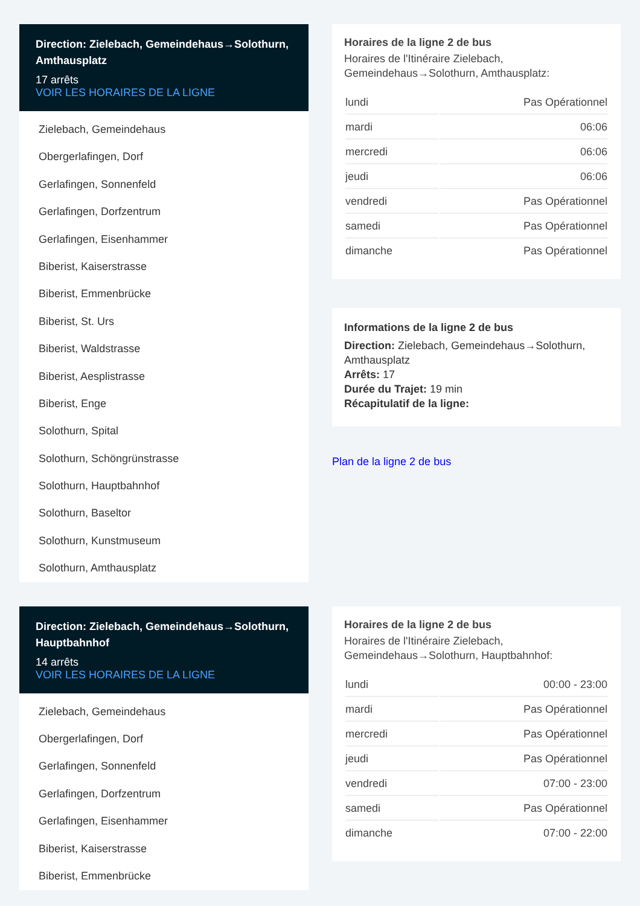Direction: Zielebach, Gemeindehaus→Solothurn, Amthausplatz
17 arrêts
VOIR LES HORAIRES DE LA LIGNE
Zielebach, Gemeindehaus
Obergerlafingen, Dorf
Gerlafingen, Sonnenfeld
Gerlafingen, Dorfzentrum
Gerlafingen, Eisenhammer
Biberist, Kaiserstrasse
Biberist, Emmenbrücke
Biberist, St. Urs
Biberist, Waldstrasse
Biberist, Aesplistrasse
Biberist, Enge
Solothurn, Spital
Solothurn, Schöngrünstrasse
Solothurn, Hauptbahnhof
Solothurn, Baseltor
Solothurn, Kunstmuseum
Solothurn, Amthausplatz
Horaires de la ligne 2 de bus
Horaires de l'Itinéraire Zielebach, Gemeindehaus→Solothurn, Amthausplatz:
| lundi | Pas Opérationnel |
| mardi | 06:06 |
| mercredi | 06:06 |
| jeudi | 06:06 |
| vendredi | Pas Opérationnel |
| samedi | Pas Opérationnel |
| dimanche | Pas Opérationnel |
Informations de la ligne 2 de bus
Direction: Zielebach, Gemeindehaus→Solothurn, Amthausplatz
Arrêts: 17
Durée du Trajet: 19 min
Récapitulatif de la ligne:
Plan de la ligne 2 de bus
Direction: Zielebach, Gemeindehaus→Solothurn, Hauptbahnhof
14 arrêts
VOIR LES HORAIRES DE LA LIGNE
Zielebach, Gemeindehaus
Obergerlafingen, Dorf
Gerlafingen, Sonnenfeld
Gerlafingen, Dorfzentrum
Gerlafingen, Eisenhammer
Biberist, Kaiserstrasse
Biberist, Emmenbrücke
Horaires de la ligne 2 de bus
Horaires de l'Itinéraire Zielebach, Gemeindehaus→Solothurn, Hauptbahnhof:
| lundi | 00:00 - 23:00 |
| mardi | Pas Opérationnel |
| mercredi | Pas Opérationnel |
| jeudi | Pas Opérationnel |
| vendredi | 07:00 - 23:00 |
| samedi | Pas Opérationnel |
| dimanche | 07:00 - 22:00 |